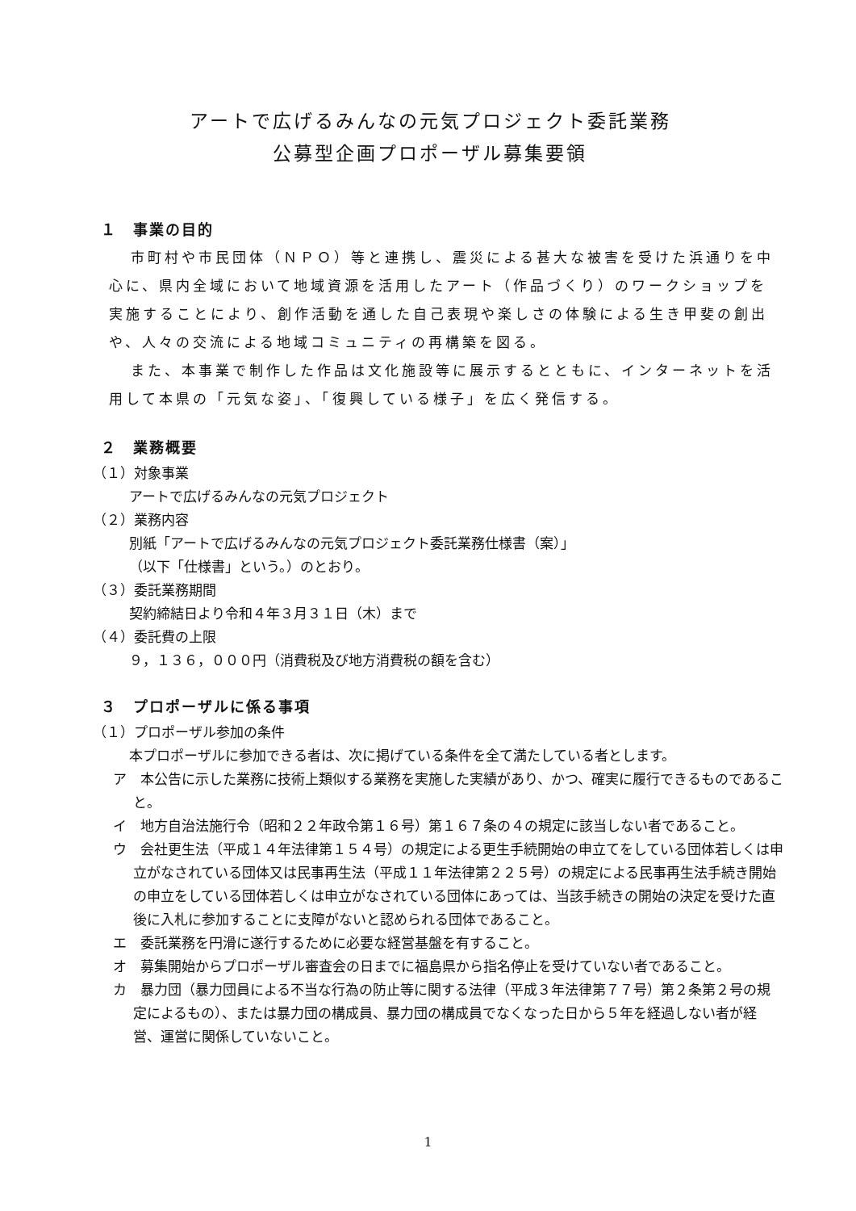アートで広げるみんなの元気プロジェクト委託業務
公募型企画プロポーザル募集要領
１　事業の目的
市町村や市民団体（ＮＰＯ）等と連携し、震災による甚大な被害を受けた浜通りを中心に、県内全域において地域資源を活用したアート（作品づくり）のワークショップを実施することにより、創作活動を通した自己表現や楽しさの体験による生き甲斐の創出や、人々の交流による地域コミュニティの再構築を図る。
また、本事業で制作した作品は文化施設等に展示するとともに、インターネットを活用して本県の「元気な姿」、「復興している様子」を広く発信する。
２　業務概要
（１）対象事業
アートで広げるみんなの元気プロジェクト
（２）業務内容
別紙「アートで広げるみんなの元気プロジェクト委託業務仕様書（案）」
（以下「仕様書」という。）のとおり。
（３）委託業務期間
契約締結日より令和４年３月３１日（木）まで
（４）委託費の上限
９，１３６，０００円（消費税及び地方消費税の額を含む）
３　プロポーザルに係る事項
（１）プロポーザル参加の条件
本プロポーザルに参加できる者は、次に掲げている条件を全て満たしている者とします。
ア　本公告に示した業務に技術上類似する業務を実施した実績があり、かつ、確実に履行できるものであること。
イ　地方自治法施行令（昭和２２年政令第１６号）第１６７条の４の規定に該当しない者であること。
ウ　会社更生法（平成１４年法律第１５４号）の規定による更生手続開始の申立てをしている団体若しくは申立がなされている団体又は民事再生法（平成１１年法律第２２５号）の規定による民事再生法手続き開始の申立をしている団体若しくは申立がなされている団体にあっては、当該手続きの開始の決定を受けた直後に入札に参加することに支障がないと認められる団体であること。
エ　委託業務を円滑に遂行するために必要な経営基盤を有すること。
オ　募集開始からプロポーザル審査会の日までに福島県から指名停止を受けていない者であること。
カ　暴力団（暴力団員による不当な行為の防止等に関する法律（平成３年法律第７７号）第２条第２号の規定によるもの）、または暴力団の構成員、暴力団の構成員でなくなった日から５年を経過しない者が経営、運営に関係していないこと。
1